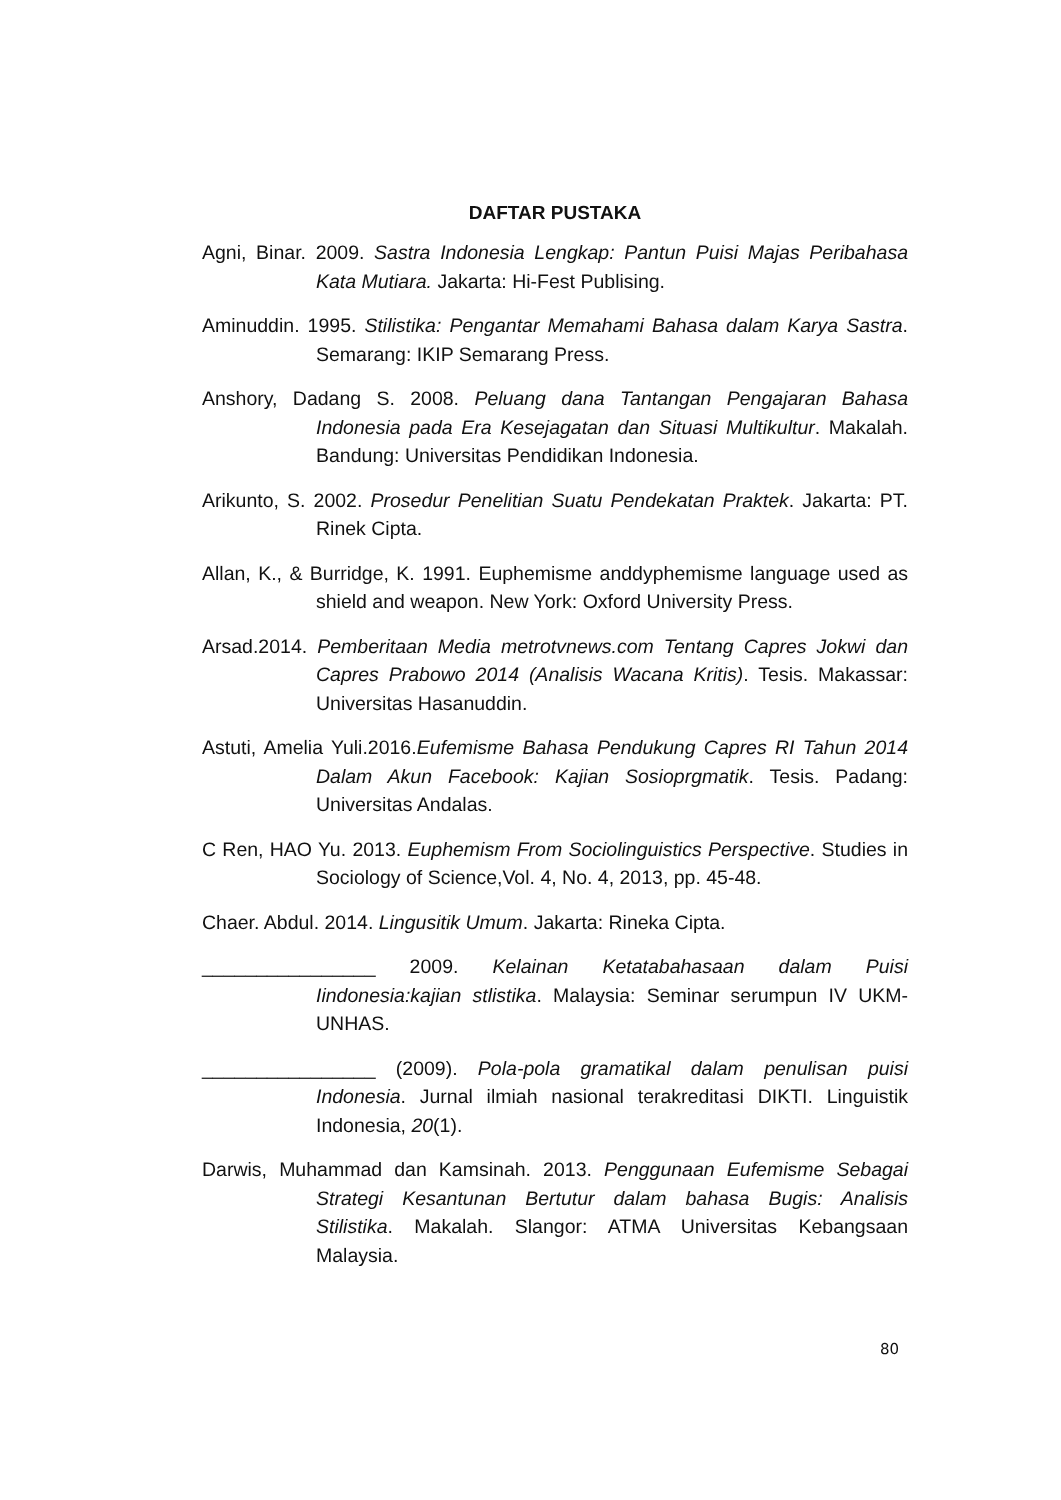DAFTAR PUSTAKA
Agni, Binar. 2009. Sastra Indonesia Lengkap: Pantun Puisi Majas Peribahasa Kata Mutiara. Jakarta: Hi-Fest Publising.
Aminuddin. 1995. Stilistika: Pengantar Memahami Bahasa dalam Karya Sastra. Semarang: IKIP Semarang Press.
Anshory, Dadang S. 2008. Peluang dana Tantangan Pengajaran Bahasa Indonesia pada Era Kesejagatan dan Situasi Multikultur. Makalah. Bandung: Universitas Pendidikan Indonesia.
Arikunto, S. 2002. Prosedur Penelitian Suatu Pendekatan Praktek. Jakarta: PT. Rinek Cipta.
Allan, K., & Burridge, K. 1991. Euphemisme anddyphemisme language used as shield and weapon. New York: Oxford University Press.
Arsad.2014. Pemberitaan Media metrotvnews.com Tentang Capres Jokwi dan Capres Prabowo 2014 (Analisis Wacana Kritis). Tesis. Makassar: Universitas Hasanuddin.
Astuti, Amelia Yuli.2016.Eufemisme Bahasa Pendukung Capres RI Tahun 2014 Dalam Akun Facebook: Kajian Sosioprgmatik. Tesis. Padang: Universitas Andalas.
C Ren, HAO Yu. 2013. Euphemism From Sociolinguistics Perspective. Studies in Sociology of Science,Vol. 4, No. 4, 2013, pp. 45-48.
Chaer. Abdul. 2014. Lingusitik Umum. Jakarta: Rineka Cipta.
________________ 2009. Kelainan Ketatabahasaan dalam Puisi Iindonesia:kajian stlistika. Malaysia: Seminar serumpun IV UKM-UNHAS.
________________ (2009). Pola-pola gramatikal dalam penulisan puisi Indonesia. Jurnal ilmiah nasional terakreditasi DIKTI. Linguistik Indonesia, 20(1).
Darwis, Muhammad dan Kamsinah. 2013. Penggunaan Eufemisme Sebagai Strategi Kesantunan Bertutur dalam bahasa Bugis: Analisis Stilistika. Makalah. Slangor: ATMA Universitas Kebangsaan Malaysia.
80